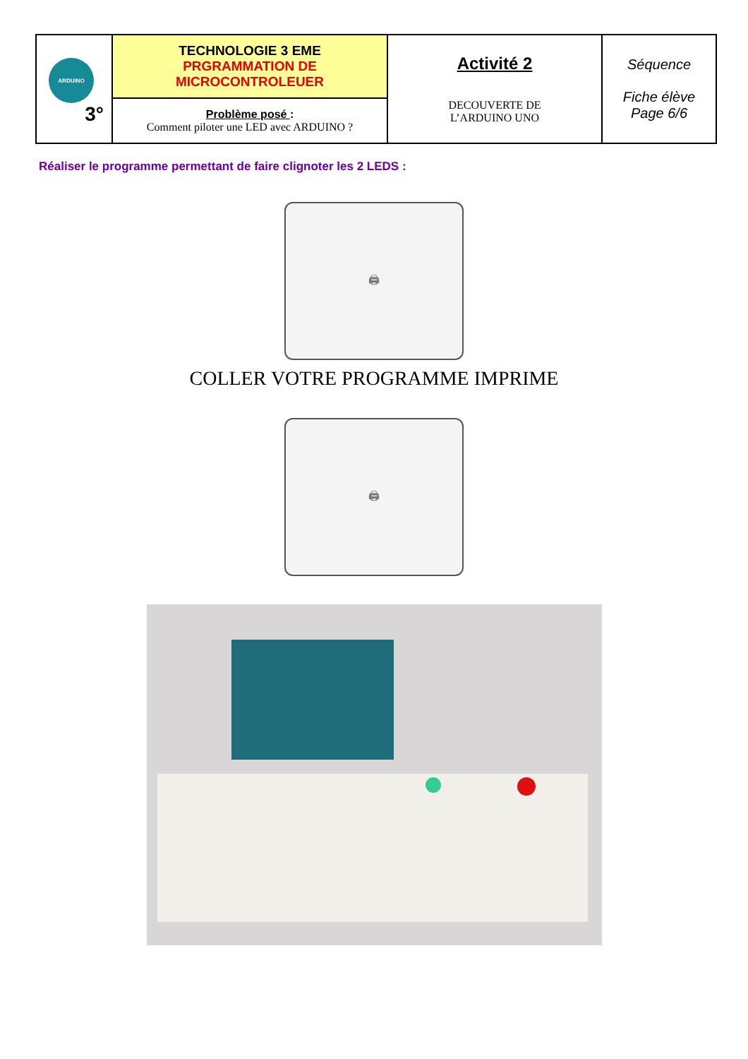| ARDUINO 3° | TECHNOLOGIE 3 EME PRGRAMMATION DE MICROCONTROLEUER | Activité 2 DECOUVERTE DE L’ARDUINO UNO | Séquence Fiche élève Page 6/6 |
| | Problème posé : Comment piloter une LED avec ARDUINO ? | | |
Réaliser le programme permettant de faire clignoter les 2 LEDS :
🖨
COLLER VOTRE PROGRAMME IMPRIME
🖨